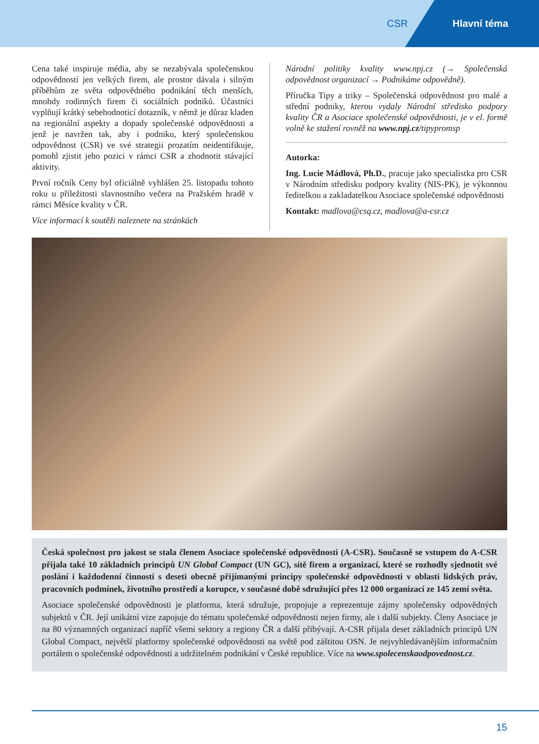CSR Hlavní téma
Cena také inspiruje média, aby se nezabývala společenskou odpovědností jen velkých firem, ale prostor dávala i silným příběhům ze světa odpovědného podnikání těch menších, mnohdy rodinných firem či sociálních podniků. Účastníci vyplňují krátký sebehodnoticí dotazník, v němž je důraz kladen na regionální aspekty a dopady společenské odpovědnosti a jenž je navržen tak, aby i podniku, který společenskou odpovědnost (CSR) ve své strategii prozatím neidentifikuje, pomohl zjistit jeho pozici v rámci CSR a zhodnotit stávající aktivity.
První ročník Ceny byl oficiálně vyhlášen 25. listopadu tohoto roku u příležitosti slavnostního večera na Pražském hradě v rámci Měsíce kvality v ČR.
Více informací k soutěži naleznete na stránkách
Národní politiky kvality www.npj.cz (→ Společenská odpovědnost organizací → Podnikáme odpovědně).
Příručka Tipy a triky – Společenská odpovědnost pro malé a střední podniky, kterou vydaly Národní středisko podpory kvality ČR a Asociace společenské odpovědnosti, je v el. formě volně ke stažení rovněž na www.npj.cz/tipypromsp
Autorka:
Ing. Lucie Mádlová, Ph.D., pracuje jako specialistka pro CSR v Národním středisku podpory kvality (NIS-PK), je výkonnou ředitelkou a zakladatelkou Asociace společenské odpovědnosti
Kontakt: madlova@csq.cz, madlova@a-csr.cz
Česká společnost pro jakost se stala členem Asociace společenské odpovědnosti (A-CSR). Současně se vstupem do A-CSR přijala také 10 základních principů UN Global Compact (UN GC), sítě firem a organizací, které se rozhodly sjednotit své poslání i každodenní činnosti s deseti obecně přijímanými principy společenské odpovědnosti v oblasti lidských práv, pracovních podmínek, životního prostředí a korupce, v současné době sdružující přes 12 000 organizací ze 145 zemí světa.
Asociace společenské odpovědnosti je platforma, která sdružuje, propojuje a reprezentuje zájmy společensky odpovědných subjektů v ČR. Její unikátní vize zapojuje do tématu společenské odpovědnosti nejen firmy, ale i další subjekty. Členy Asociace je na 80 významných organizací napříč všemi sektory a regiony ČR a další přibývají. A-CSR přijala deset základních principů UN Global Compact, největší platformy společenské odpovědnosti na světě pod záštitou OSN. Je nejvyhledávanějším informačním portálem o společenské odpovědnosti a udržitelném podnikání v České republice. Více na www.spolecenskaodpovednost.cz.
15